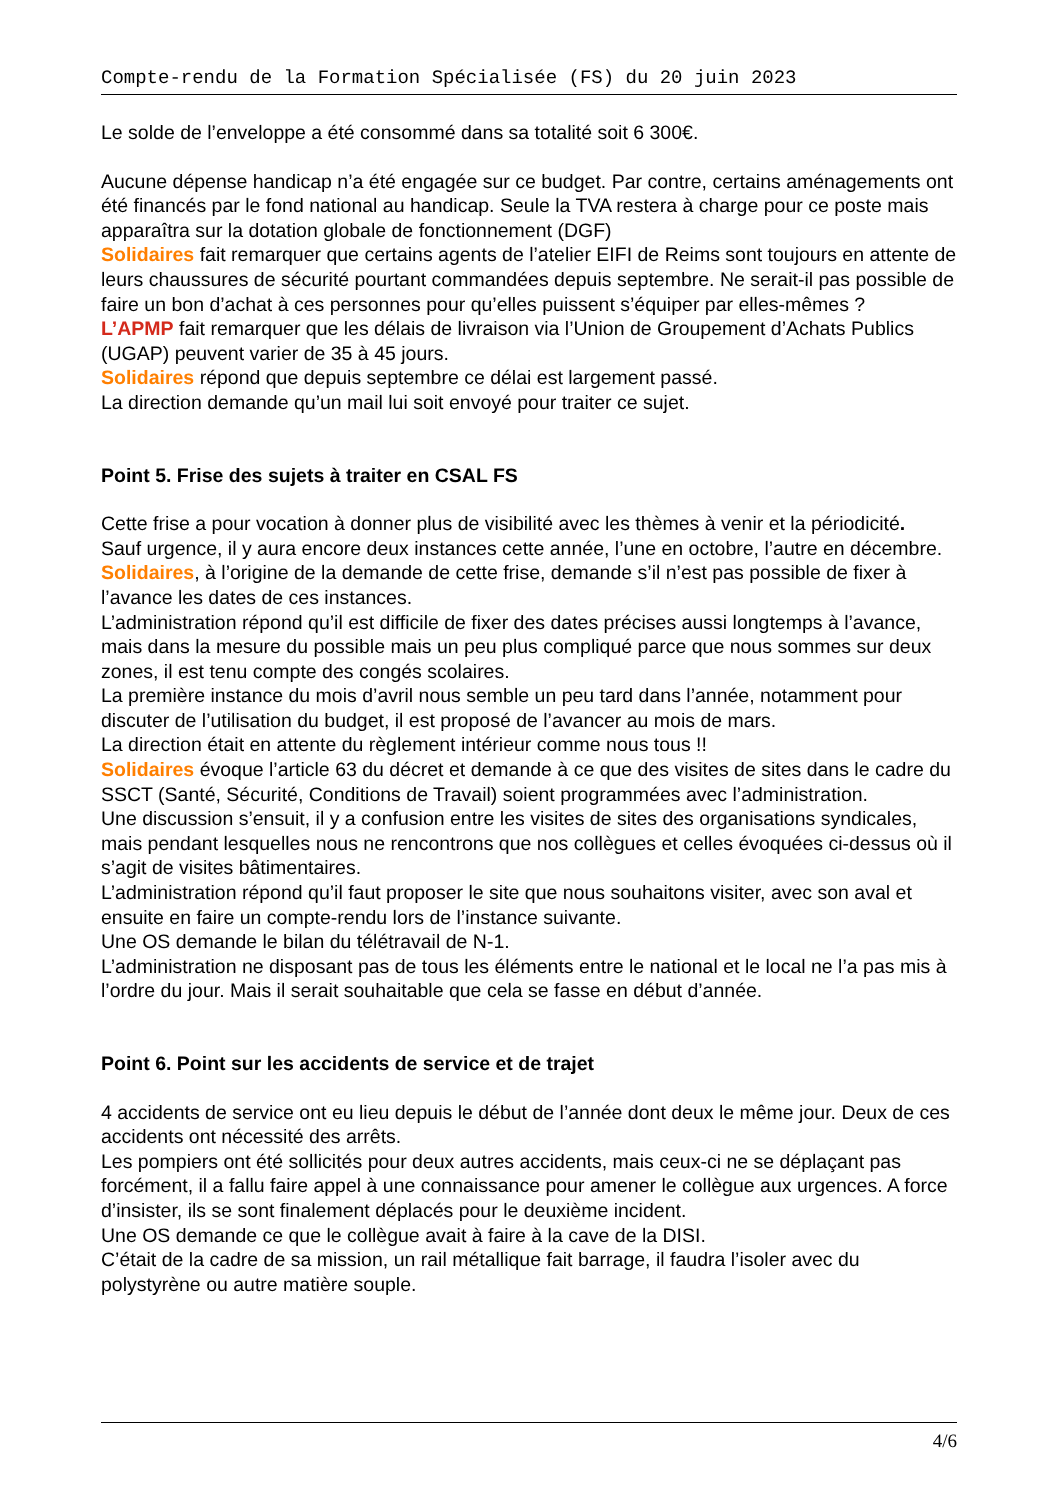Compte-rendu de la Formation Spécialisée (FS) du 20 juin 2023
Le solde de l’enveloppe a été consommé dans sa totalité soit 6 300€.
Aucune dépense handicap n’a été engagée sur ce budget. Par contre, certains aménagements ont été financés par le fond national au handicap. Seule la TVA restera à charge pour ce poste mais apparaîtra sur la dotation globale de fonctionnement (DGF)
Solidaires fait remarquer que certains agents de l’atelier EIFI de Reims sont toujours en attente de leurs chaussures de sécurité pourtant commandées depuis septembre. Ne serait-il pas possible de faire un bon d’achat à ces personnes pour qu’elles puissent s’équiper par elles-mêmes ?
L’APMP fait remarquer que les délais de livraison via l’Union de Groupement d’Achats Publics (UGAP) peuvent varier de 35 à 45 jours.
Solidaires répond que depuis septembre ce délai est largement passé.
La direction demande qu’un mail lui soit envoyé pour traiter ce sujet.
Point 5. Frise des sujets à traiter en CSAL FS
Cette frise a pour vocation à donner plus de visibilité avec les thèmes à venir et la périodicité.
Sauf urgence, il y aura encore deux instances cette année, l’une en octobre, l’autre en décembre.
Solidaires, à l’origine de la demande de cette frise, demande s’il n’est pas possible de fixer à l’avance les dates de ces instances.
L’administration répond qu’il est difficile de fixer des dates précises aussi longtemps à l’avance, mais dans la mesure du possible mais un peu plus compliqué parce que nous sommes sur deux zones, il est tenu compte des congés scolaires.
La première instance du mois d’avril nous semble un peu tard dans l’année, notamment pour discuter de l’utilisation du budget, il est proposé de l’avancer au mois de mars.
La direction était en attente du règlement intérieur comme nous tous !!
Solidaires évoque l’article 63 du décret et demande à ce que des visites de sites dans le cadre du SSCT (Santé, Sécurité, Conditions de Travail) soient programmées avec l’administration.
Une discussion s’ensuit, il y a confusion entre les visites de sites des organisations syndicales, mais pendant lesquelles nous ne rencontrons que nos collègues et celles évoquées ci-dessus où il s’agit de visites bâtimentaires.
L’administration répond qu’il faut proposer le site que nous souhaitons visiter, avec son aval et ensuite en faire un compte-rendu lors de l’instance suivante.
Une OS demande le bilan du télétravail de N-1.
L’administration ne disposant pas de tous les éléments entre le national et le local ne l’a pas mis à l’ordre du jour. Mais il serait souhaitable que cela se fasse en début d’année.
Point 6. Point sur les accidents de service et de trajet
4 accidents de service ont eu lieu depuis le début de l’année dont deux le même jour. Deux de ces accidents ont nécessité des arrêts.
Les pompiers ont été sollicités pour deux autres accidents, mais ceux-ci ne se déplaçant pas forcément, il a fallu faire appel à une connaissance pour amener le collègue aux urgences. A force d’insister, ils se sont finalement déplacés pour le deuxième incident.
Une OS demande ce que le collègue avait à faire à la cave de la DISI.
C’était de la cadre de sa mission, un rail métallique fait barrage, il faudra l’isoler avec du polystyrène ou autre matière souple.
4/6